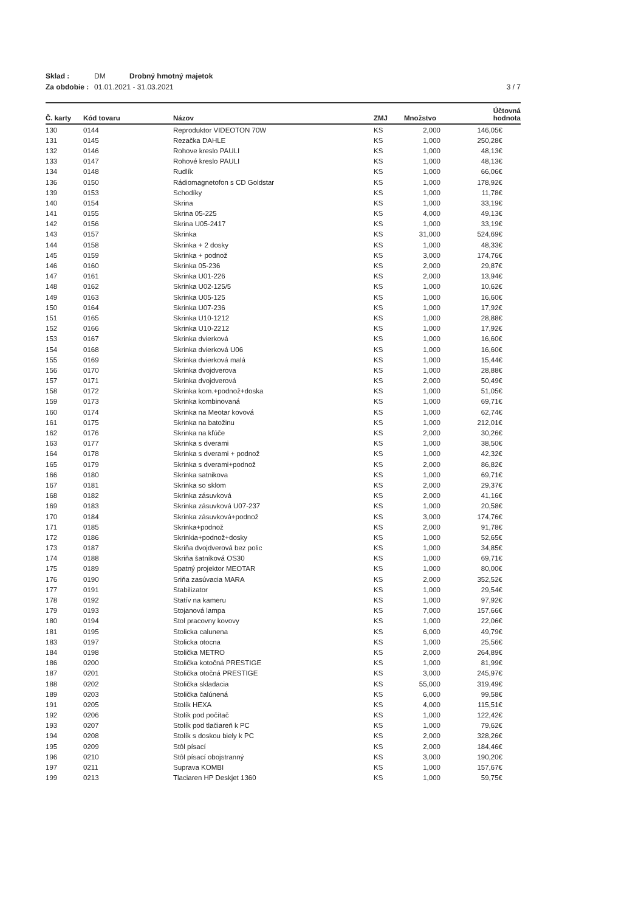Sklad : DM Drobný hmotný majetok
Za obdobie : 01.01.2021 - 31.03.2021 3 / 7
| Č. karty | Kód tovaru | Názov | ZMJ | Množstvo | Účtovná hodnota |
| --- | --- | --- | --- | --- | --- |
| 130 | 0144 | Reproduktor VIDEOTON 70W | KS | 2,000 | 146,05€ |
| 131 | 0145 | Rezačka DAHLE | KS | 1,000 | 250,28€ |
| 132 | 0146 | Rohove kreslo PAULI | KS | 1,000 | 48,13€ |
| 133 | 0147 | Rohové kreslo PAULI | KS | 1,000 | 48,13€ |
| 134 | 0148 | Rudlík | KS | 1,000 | 66,06€ |
| 136 | 0150 | Rádiomagnetofon s CD Goldstar | KS | 1,000 | 178,92€ |
| 139 | 0153 | Schodíky | KS | 1,000 | 11,78€ |
| 140 | 0154 | Skrina | KS | 1,000 | 33,19€ |
| 141 | 0155 | Skrina 05-225 | KS | 4,000 | 49,13€ |
| 142 | 0156 | Skrina U05-2417 | KS | 1,000 | 33,19€ |
| 143 | 0157 | Skrinka | KS | 31,000 | 524,69€ |
| 144 | 0158 | Skrinka + 2 dosky | KS | 1,000 | 48,33€ |
| 145 | 0159 | Skrinka + podnož | KS | 3,000 | 174,76€ |
| 146 | 0160 | Skrinka 05-236 | KS | 2,000 | 29,87€ |
| 147 | 0161 | Skrinka U01-226 | KS | 2,000 | 13,94€ |
| 148 | 0162 | Skrinka U02-125/5 | KS | 1,000 | 10,62€ |
| 149 | 0163 | Skrinka U05-125 | KS | 1,000 | 16,60€ |
| 150 | 0164 | Skrinka U07-236 | KS | 1,000 | 17,92€ |
| 151 | 0165 | Skrinka U10-1212 | KS | 1,000 | 28,88€ |
| 152 | 0166 | Skrinka U10-2212 | KS | 1,000 | 17,92€ |
| 153 | 0167 | Skrinka dvierková | KS | 1,000 | 16,60€ |
| 154 | 0168 | Skrinka dvierková U06 | KS | 1,000 | 16,60€ |
| 155 | 0169 | Skrinka dvierková malá | KS | 1,000 | 15,44€ |
| 156 | 0170 | Skrinka dvojdverova | KS | 1,000 | 28,88€ |
| 157 | 0171 | Skrinka dvojdverová | KS | 2,000 | 50,49€ |
| 158 | 0172 | Skrinka kom.+podnož+doska | KS | 1,000 | 51,05€ |
| 159 | 0173 | Skrinka kombinovaná | KS | 1,000 | 69,71€ |
| 160 | 0174 | Skrinka na Meotar kovová | KS | 1,000 | 62,74€ |
| 161 | 0175 | Skrinka na batožinu | KS | 1,000 | 212,01€ |
| 162 | 0176 | Skrinka na kľúče | KS | 2,000 | 30,26€ |
| 163 | 0177 | Skrinka s dverami | KS | 1,000 | 38,50€ |
| 164 | 0178 | Skrinka s dverami + podnož | KS | 1,000 | 42,32€ |
| 165 | 0179 | Skrinka s dverami+podnož | KS | 2,000 | 86,82€ |
| 166 | 0180 | Skrinka satnikova | KS | 1,000 | 69,71€ |
| 167 | 0181 | Skrinka so sklom | KS | 2,000 | 29,37€ |
| 168 | 0182 | Skrinka zásuvková | KS | 2,000 | 41,16€ |
| 169 | 0183 | Skrinka zásuvková U07-237 | KS | 1,000 | 20,58€ |
| 170 | 0184 | Skrinka zásuvková+podnož | KS | 3,000 | 174,76€ |
| 171 | 0185 | Skrinka+podnož | KS | 2,000 | 91,78€ |
| 172 | 0186 | Skrinkia+podnož+dosky | KS | 1,000 | 52,65€ |
| 173 | 0187 | Skriňa dvojdverová bez polic | KS | 1,000 | 34,85€ |
| 174 | 0188 | Skriňa šatníková OS30 | KS | 1,000 | 69,71€ |
| 175 | 0189 | Spatný projektor MEOTAR | KS | 1,000 | 80,00€ |
| 176 | 0190 | Sriňa zasúvacia MARA | KS | 2,000 | 352,52€ |
| 177 | 0191 | Stabilizator | KS | 1,000 | 29,54€ |
| 178 | 0192 | Statív na kameru | KS | 1,000 | 97,92€ |
| 179 | 0193 | Stojanová lampa | KS | 7,000 | 157,66€ |
| 180 | 0194 | Stol pracovny kovovy | KS | 1,000 | 22,06€ |
| 181 | 0195 | Stolicka calunena | KS | 6,000 | 49,79€ |
| 183 | 0197 | Stolicka otocna | KS | 1,000 | 25,56€ |
| 184 | 0198 | Stolička METRO | KS | 2,000 | 264,89€ |
| 186 | 0200 | Stolička kotočná PRESTIGE | KS | 1,000 | 81,99€ |
| 187 | 0201 | Stolička otočná PRESTIGE | KS | 3,000 | 245,97€ |
| 188 | 0202 | Stolička skladacia | KS | 55,000 | 319,49€ |
| 189 | 0203 | Stolička čalúnená | KS | 6,000 | 99,58€ |
| 191 | 0205 | Stolík HEXA | KS | 4,000 | 115,51€ |
| 192 | 0206 | Stolík pod počítač | KS | 1,000 | 122,42€ |
| 193 | 0207 | Stolík pod tlačiareň k PC | KS | 1,000 | 79,62€ |
| 194 | 0208 | Stolík s doskou biely k PC | KS | 2,000 | 328,26€ |
| 195 | 0209 | Stôl písací | KS | 2,000 | 184,46€ |
| 196 | 0210 | Stôl písací obojstranný | KS | 3,000 | 190,20€ |
| 197 | 0211 | Suprava KOMBI | KS | 1,000 | 157,67€ |
| 199 | 0213 | Tlaciaren HP Deskjet 1360 | KS | 1,000 | 59,75€ |